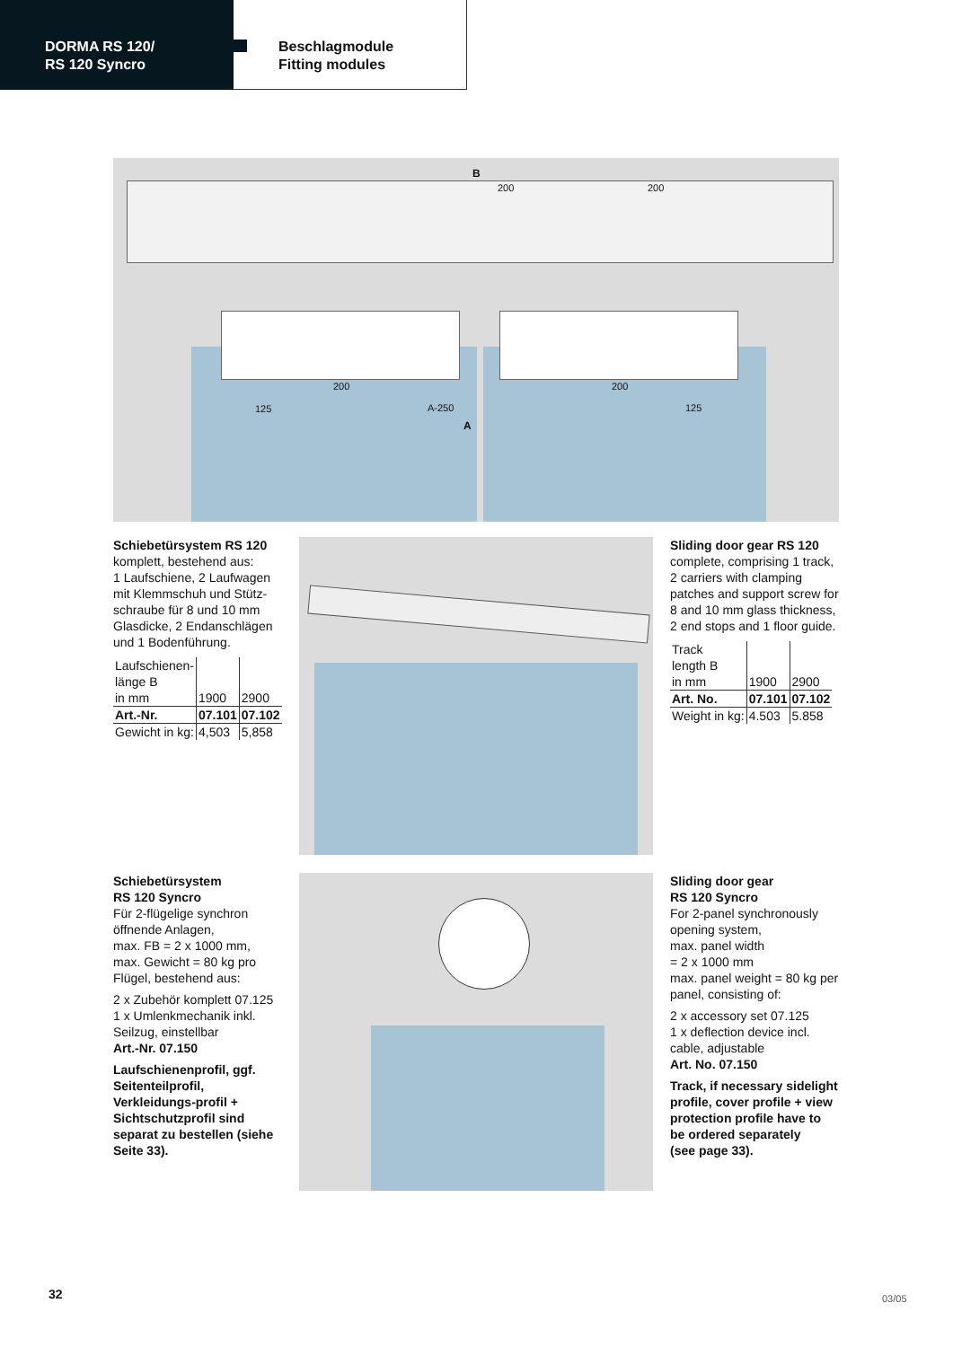DORMA RS 120/
RS 120 Syncro
Beschlagmodule
Fitting modules
B
200 200
200 200
125 A-250 125
A
Schiebetürsystem RS 120
komplett, bestehend aus:
1 Laufschiene, 2 Laufwagen mit Klemmschuh und Stütz-schraube für 8 und 10 mm Glasdicke, 2 Endanschlägen und 1 Bodenführung.
| Laufschienen- länge B in mm | 1900 | 2900 |
| Art.-Nr. | 07.101 | 07.102 |
| Gewicht in kg: | 4,503 | 5,858 |
Sliding door gear RS 120
complete, comprising 1 track, 2 carriers with clamping patches and support screw for 8 and 10 mm glass thickness, 2 end stops and 1 floor guide.
| Track length B in mm | 1900 | 2900 |
| Art. No. | 07.101 | 07.102 |
| Weight in kg: | 4.503 | 5.858 |
Schiebetürsystem
RS 120 Syncro
Für 2-flügelige synchron öffnende Anlagen,
max. FB = 2 x 1000 mm,
max. Gewicht = 80 kg pro Flügel, bestehend aus:
2 x Zubehör komplett 07.125
1 x Umlenkmechanik inkl. Seilzug, einstellbar
Art.-Nr. 07.150
Laufschienenprofil, ggf. Seitenteilprofil, Verkleidungs-profil + Sichtschutzprofil sind separat zu bestellen (siehe Seite 33).
Sliding door gear
RS 120 Syncro
For 2-panel synchronously opening system,
max. panel width
= 2 x 1000 mm
max. panel weight = 80 kg per panel, consisting of:
2 x accessory set 07.125
1 x deflection device incl. cable, adjustable
Art. No. 07.150
Track, if necessary sidelight profile, cover profile + view protection profile have to be ordered separately
(see page 33).
32 03/05